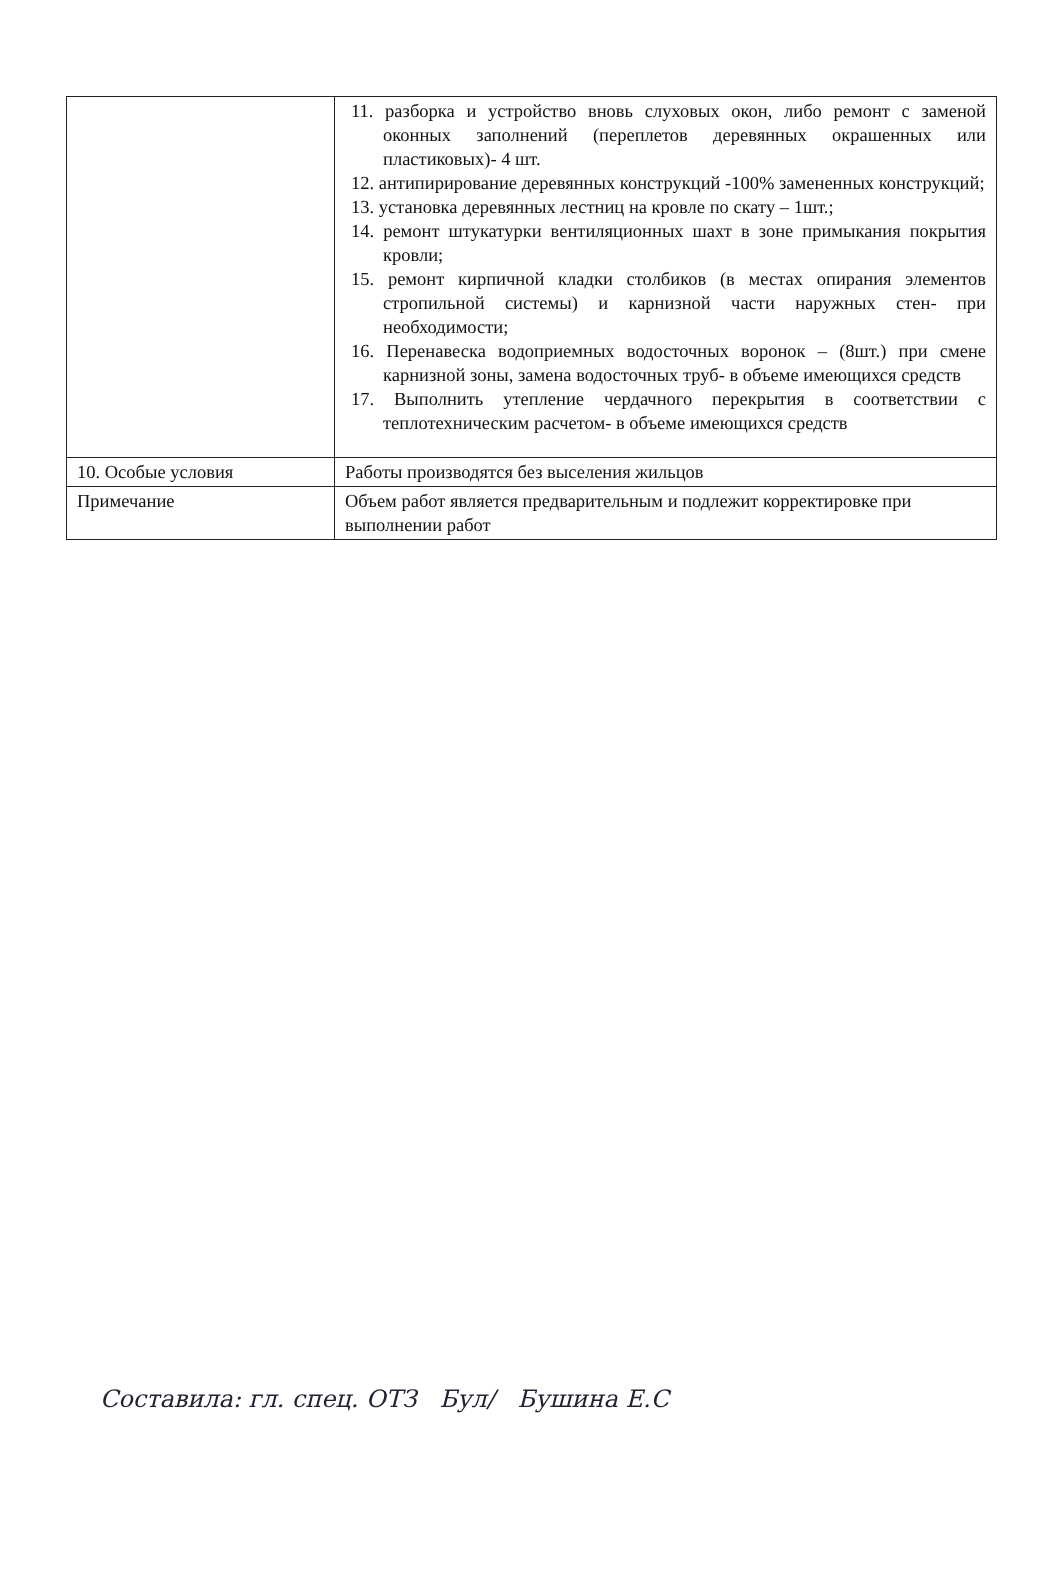| | 11. разборка и устройство вновь слуховых окон, либо ремонт с заменой оконных заполнений (переплетов деревянных окрашенных или пластиковых)- 4 шт. 12. антипирирование деревянных конструкций -100% замененных конструкций; 13. установка деревянных лестниц на кровле по скату – 1шт.; 14. ремонт штукатурки вентиляционных шахт в зоне примыкания покрытия кровли; 15. ремонт кирпичной кладки столбиков (в местах опирания элементов стропильной системы) и карнизной части наружных стен- при необходимости; 16. Перенавеска водоприемных водосточных воронок – (8шт.) при смене карнизной зоны, замена водосточных труб- в объеме имеющихся средств 17. Выполнить утепление чердачного перекрытия в соответствии с теплотехническим расчетом- в объеме имеющихся средств |
| 10. Особые условия | Работы производятся без выселения жильцов |
| Примечание | Объем работ является предварительным и подлежит корректировке при выполнении работ |
Составила: гл. спец. ОТЗ Бул/ Бушина Е.С